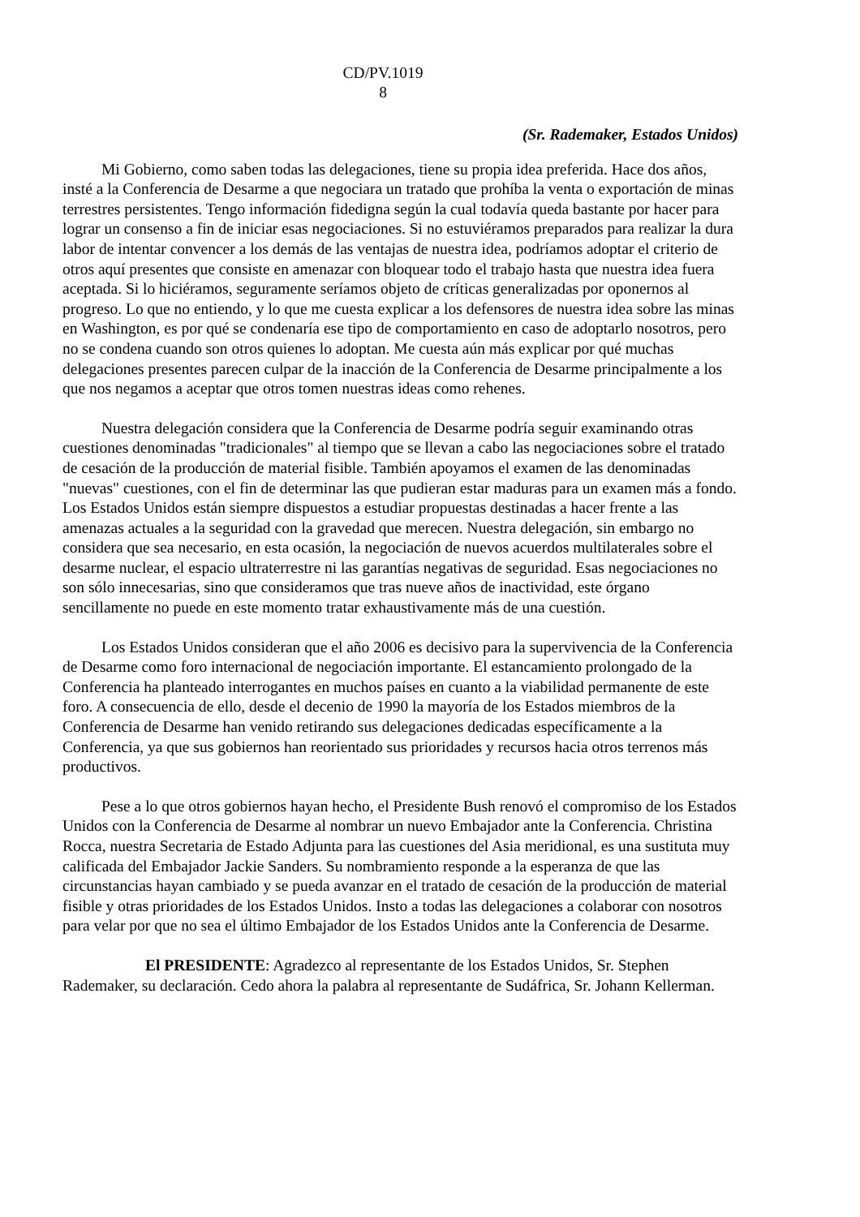CD/PV.1019
8
(Sr. Rademaker, Estados Unidos)
Mi Gobierno, como saben todas las delegaciones, tiene su propia idea preferida. Hace dos años, insté a la Conferencia de Desarme a que negociara un tratado que prohíba la venta o exportación de minas terrestres persistentes. Tengo información fidedigna según la cual todavía queda bastante por hacer para lograr un consenso a fin de iniciar esas negociaciones. Si no estuviéramos preparados para realizar la dura labor de intentar convencer a los demás de las ventajas de nuestra idea, podríamos adoptar el criterio de otros aquí presentes que consiste en amenazar con bloquear todo el trabajo hasta que nuestra idea fuera aceptada. Si lo hiciéramos, seguramente seríamos objeto de críticas generalizadas por oponernos al progreso. Lo que no entiendo, y lo que me cuesta explicar a los defensores de nuestra idea sobre las minas en Washington, es por qué se condenaría ese tipo de comportamiento en caso de adoptarlo nosotros, pero no se condena cuando son otros quienes lo adoptan. Me cuesta aún más explicar por qué muchas delegaciones presentes parecen culpar de la inacción de la Conferencia de Desarme principalmente a los que nos negamos a aceptar que otros tomen nuestras ideas como rehenes.
Nuestra delegación considera que la Conferencia de Desarme podría seguir examinando otras cuestiones denominadas "tradicionales" al tiempo que se llevan a cabo las negociaciones sobre el tratado de cesación de la producción de material fisible. También apoyamos el examen de las denominadas "nuevas" cuestiones, con el fin de determinar las que pudieran estar maduras para un examen más a fondo. Los Estados Unidos están siempre dispuestos a estudiar propuestas destinadas a hacer frente a las amenazas actuales a la seguridad con la gravedad que merecen. Nuestra delegación, sin embargo no considera que sea necesario, en esta ocasión, la negociación de nuevos acuerdos multilaterales sobre el desarme nuclear, el espacio ultraterrestre ni las garantías negativas de seguridad. Esas negociaciones no son sólo innecesarias, sino que consideramos que tras nueve años de inactividad, este órgano sencillamente no puede en este momento tratar exhaustivamente más de una cuestión.
Los Estados Unidos consideran que el año 2006 es decisivo para la supervivencia de la Conferencia de Desarme como foro internacional de negociación importante. El estancamiento prolongado de la Conferencia ha planteado interrogantes en muchos países en cuanto a la viabilidad permanente de este foro. A consecuencia de ello, desde el decenio de 1990 la mayoría de los Estados miembros de la Conferencia de Desarme han venido retirando sus delegaciones dedicadas específicamente a la Conferencia, ya que sus gobiernos han reorientado sus prioridades y recursos hacia otros terrenos más productivos.
Pese a lo que otros gobiernos hayan hecho, el Presidente Bush renovó el compromiso de los Estados Unidos con la Conferencia de Desarme al nombrar un nuevo Embajador ante la Conferencia. Christina Rocca, nuestra Secretaria de Estado Adjunta para las cuestiones del Asia meridional, es una sustituta muy calificada del Embajador Jackie Sanders. Su nombramiento responde a la esperanza de que las circunstancias hayan cambiado y se pueda avanzar en el tratado de cesación de la producción de material fisible y otras prioridades de los Estados Unidos. Insto a todas las delegaciones a colaborar con nosotros para velar por que no sea el último Embajador de los Estados Unidos ante la Conferencia de Desarme.
El PRESIDENTE: Agradezco al representante de los Estados Unidos, Sr. Stephen Rademaker, su declaración. Cedo ahora la palabra al representante de Sudáfrica, Sr. Johann Kellerman.